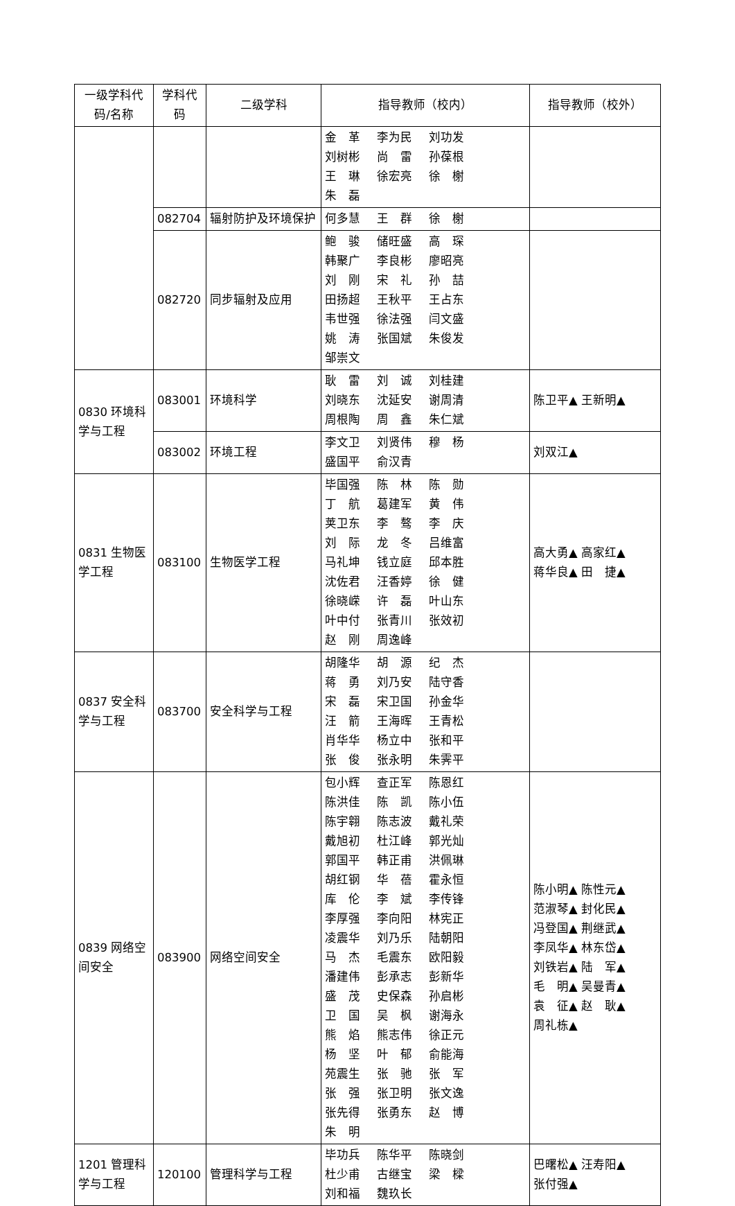| 一级学科代码/名称 | 学科代码 | 二级学科 | 指导教师（校内） | 指导教师（校外） |
| --- | --- | --- | --- | --- |
| | | | 金 革 李为民 刘功发 刘树彬 尚 雷 孙葆根 王 琳 徐宏亮 徐 榭 朱 磊 | |
| | 082704 | 辐射防护及环境保护 | 何多慧 王 群 徐 榭 | |
| | 082720 | 同步辐射及应用 | 鲍 骏 储旺盛 高 琛 韩聚广 李良彬 廖昭亮 刘 刚 宋 礼 孙 喆 田扬超 王秋平 王占东 韦世强 徐法强 闫文盛 姚 涛 张国斌 朱俊发 邹崇文 | |
| 0830 环境科学与工程 | 083001 | 环境科学 | 耿 雷 刘 诚 刘桂建 刘晓东 沈延安 谢周清 周根陶 周 鑫 朱仁斌 | 陈卫平▲ 王新明▲ |
| | 083002 | 环境工程 | 李文卫 刘贤伟 穆 杨 盛国平 俞汉青 | 刘双江▲ |
| 0831 生物医学工程 | 083100 | 生物医学工程 | 毕国强 陈 林 陈 勋 丁 航 葛建军 黄 伟 荚卫东 李 骜 李 庆 刘 际 龙 冬 吕维富 马礼坤 钱立庭 邱本胜 沈佐君 汪香婷 徐 健 徐晓嵘 许 磊 叶山东 叶中付 张青川 张效初 赵 刚 周逸峰 | 高大勇▲ 高家红▲ 蒋华良▲ 田 捷▲ |
| 0837 安全科学与工程 | 083700 | 安全科学与工程 | 胡隆华 胡 源 纪 杰 蒋 勇 刘乃安 陆守香 宋 磊 宋卫国 孙金华 汪 箭 王海晖 王青松 肖华华 杨立中 张和平 张 俊 张永明 朱霁平 | |
| 0839 网络空间安全 | 083900 | 网络空间安全 | 包小辉 查正军 陈恩红 陈洪佳 陈 凯 陈小伍 陈宇翱 陈志波 戴礼荣 戴旭初 杜江峰 郭光灿 郭国平 韩正甫 洪佩琳 胡红钢 华 蓓 霍永恒 库 伦 李 斌 李传锋 李厚强 李向阳 林宪正 凌震华 刘乃乐 陆朝阳 马 杰 毛震东 欧阳毅 潘建伟 彭承志 彭新华 盛 茂 史保森 孙启彬 卫 国 吴 枫 谢海永 熊 焰 熊志伟 徐正元 杨 坚 叶 郁 俞能海 苑震生 张 驰 张 军 张 强 张卫明 张文逸 张先得 张勇东 赵 博 朱 明 | 陈小明▲ 陈性元▲ 范淑琴▲ 封化民▲ 冯登国▲ 荆继武▲ 李凤华▲ 林东岱▲ 刘铁岩▲ 陆 军▲ 毛 明▲ 吴曼青▲ 袁 征▲ 赵 耿▲ 周礼栋▲ |
| 1201 管理科学与工程 | 120100 | 管理科学与工程 | 毕功兵 陈华平 陈晓剑 杜少甫 古继宝 梁 樑 刘和福 魏玖长 | 巴曙松▲ 汪寿阳▲ 张付强▲ |